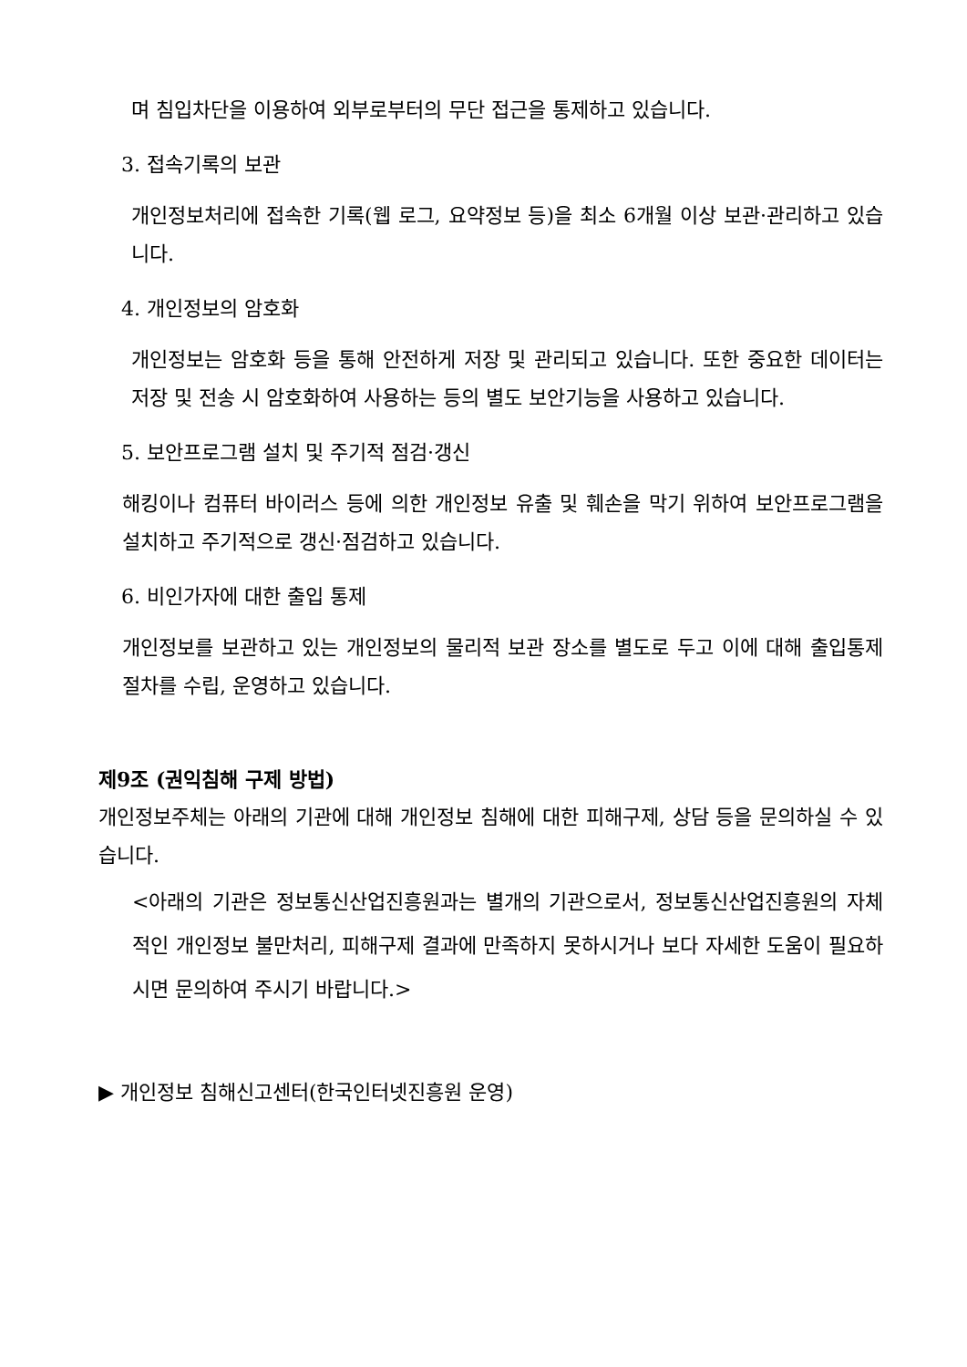며 침입차단을 이용하여 외부로부터의 무단 접근을 통제하고 있습니다.
3. 접속기록의 보관
개인정보처리에 접속한 기록(웹 로그, 요약정보 등)을 최소 6개월 이상 보관·관리하고 있습니다.
4. 개인정보의 암호화
개인정보는 암호화 등을 통해 안전하게 저장 및 관리되고 있습니다. 또한 중요한 데이터는 저장 및 전송 시 암호화하여 사용하는 등의 별도 보안기능을 사용하고 있습니다.
5. 보안프로그램 설치 및 주기적 점검·갱신
해킹이나 컴퓨터 바이러스 등에 의한 개인정보 유출 및 훼손을 막기 위하여 보안프로그램을 설치하고 주기적으로 갱신·점검하고 있습니다.
6. 비인가자에 대한 출입 통제
개인정보를 보관하고 있는 개인정보의 물리적 보관 장소를 별도로 두고 이에 대해 출입통제 절차를 수립, 운영하고 있습니다.
제9조 (권익침해 구제 방법)
개인정보주체는 아래의 기관에 대해 개인정보 침해에 대한 피해구제, 상담 등을 문의하실 수 있습니다.
<아래의 기관은 정보통신산업진흥원과는 별개의 기관으로서, 정보통신산업진흥원의 자체적인 개인정보 불만처리, 피해구제 결과에 만족하지 못하시거나 보다 자세한 도움이 필요하시면 문의하여 주시기 바랍니다.>
▶ 개인정보 침해신고센터(한국인터넷진흥원 운영)